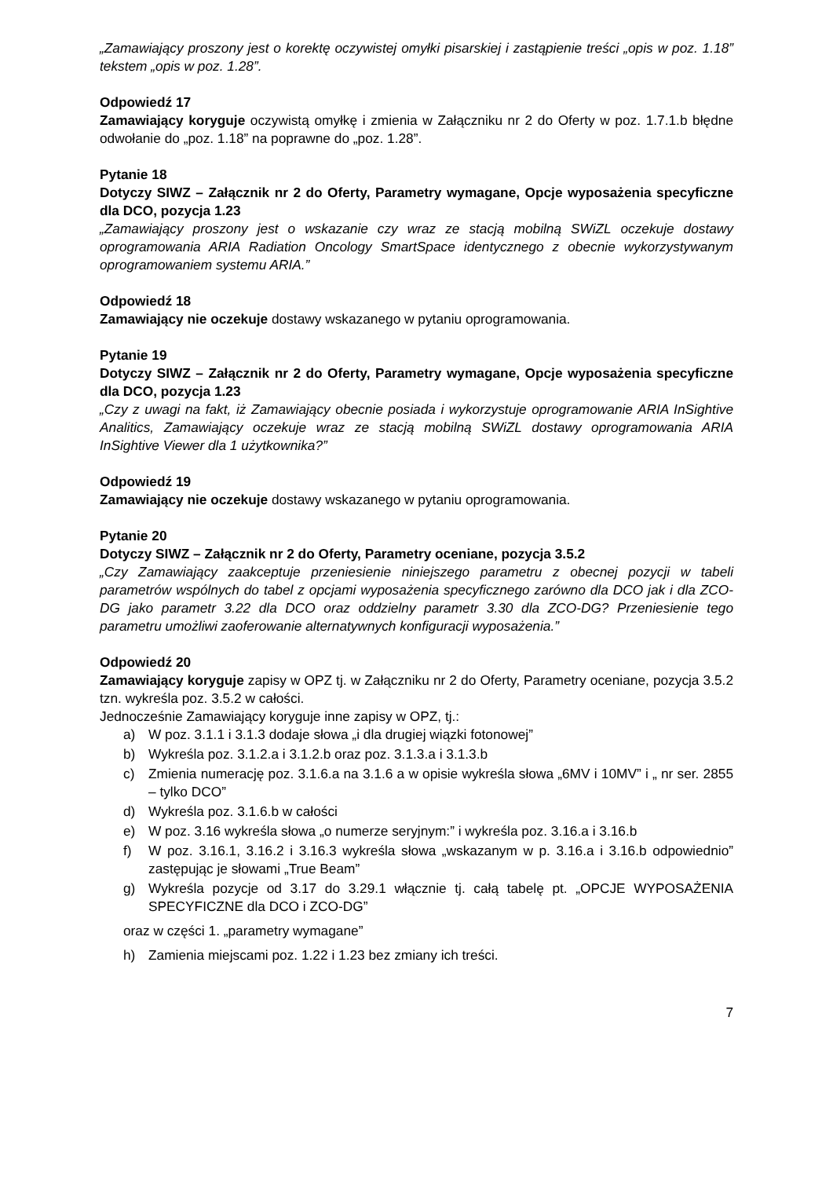„Zamawiający proszony jest o korektę oczywistej omyłki pisarskiej i zastąpienie treści „opis w poz. 1.18” tekstem „opis w poz. 1.28”.
Odpowiedź 17
Zamawiający koryguje oczywistą omyłkę i zmienia w Załączniku nr 2 do Oferty w poz. 1.7.1.b błędne odwołanie do „poz. 1.18” na poprawne do „poz. 1.28”.
Pytanie 18
Dotyczy SIWZ – Załącznik nr 2 do Oferty, Parametry wymagane, Opcje wyposażenia specyficzne dla DCO, pozycja 1.23
„Zamawiający proszony jest o wskazanie czy wraz ze stacją mobilną SWiZL oczekuje dostawy oprogramowania ARIA Radiation Oncology SmartSpace identycznego z obecnie wykorzystywanym oprogramowaniem systemu ARIA.”
Odpowiedź 18
Zamawiający nie oczekuje dostawy wskazanego w pytaniu oprogramowania.
Pytanie 19
Dotyczy SIWZ – Załącznik nr 2 do Oferty, Parametry wymagane, Opcje wyposażenia specyficzne dla DCO, pozycja 1.23
„Czy z uwagi na fakt, iż Zamawiający obecnie posiada i wykorzystuje oprogramowanie ARIA InSightive Analitics, Zamawiający oczekuje wraz ze stacją mobilną SWiZL dostawy oprogramowania ARIA InSightive Viewer dla 1 użytkownika?”
Odpowiedź 19
Zamawiający nie oczekuje dostawy wskazanego w pytaniu oprogramowania.
Pytanie 20
Dotyczy SIWZ – Załącznik nr 2 do Oferty, Parametry oceniane, pozycja 3.5.2
„Czy Zamawiający zaakceptuje przeniesienie niniejszego parametru z obecnej pozycji w tabeli parametrów wspólnych do tabel z opcjami wyposażenia specyficznego zarówno dla DCO jak i dla ZCO-DG jako parametr 3.22 dla DCO oraz oddzielny parametr 3.30 dla ZCO-DG? Przeniesienie tego parametru umożliwi zaoferowanie alternatywnych konfiguracji wyposażenia.”
Odpowiedź 20
Zamawiający koryguje zapisy w OPZ tj. w Załączniku nr 2 do Oferty, Parametry oceniane, pozycja 3.5.2 tzn. wykreśla poz. 3.5.2 w całości.
Jednocześnie Zamawiający koryguje inne zapisy w OPZ, tj.:
a) W poz. 3.1.1 i 3.1.3 dodaje słowa „i dla drugiej wiązki fotonowej”
b) Wykreśla poz. 3.1.2.a i 3.1.2.b oraz poz. 3.1.3.a i 3.1.3.b
c) Zmienia numerację poz. 3.1.6.a na 3.1.6 a w opisie wykreśla słowa „6MV i 10MV” i „ nr ser. 2855 – tylko DCO”
d) Wykreśla poz. 3.1.6.b w całości
e) W poz. 3.16 wykreśla słowa „o numerze seryjnym:” i wykreśla poz. 3.16.a i 3.16.b
f) W poz. 3.16.1, 3.16.2 i 3.16.3 wykreśla słowa „wskazanym w p. 3.16.a i 3.16.b odpowiednio” zastępując je słowami „True Beam”
g) Wykreśla pozycje od 3.17 do 3.29.1 włącznie tj. całą tabelę pt. „OPCJE WYPOSAŻENIA SPECYFICZNE dla DCO i ZCO-DG”
oraz w części 1. „parametry wymagane”
h) Zamienia miejscami poz. 1.22 i 1.23 bez zmiany ich treści.
7